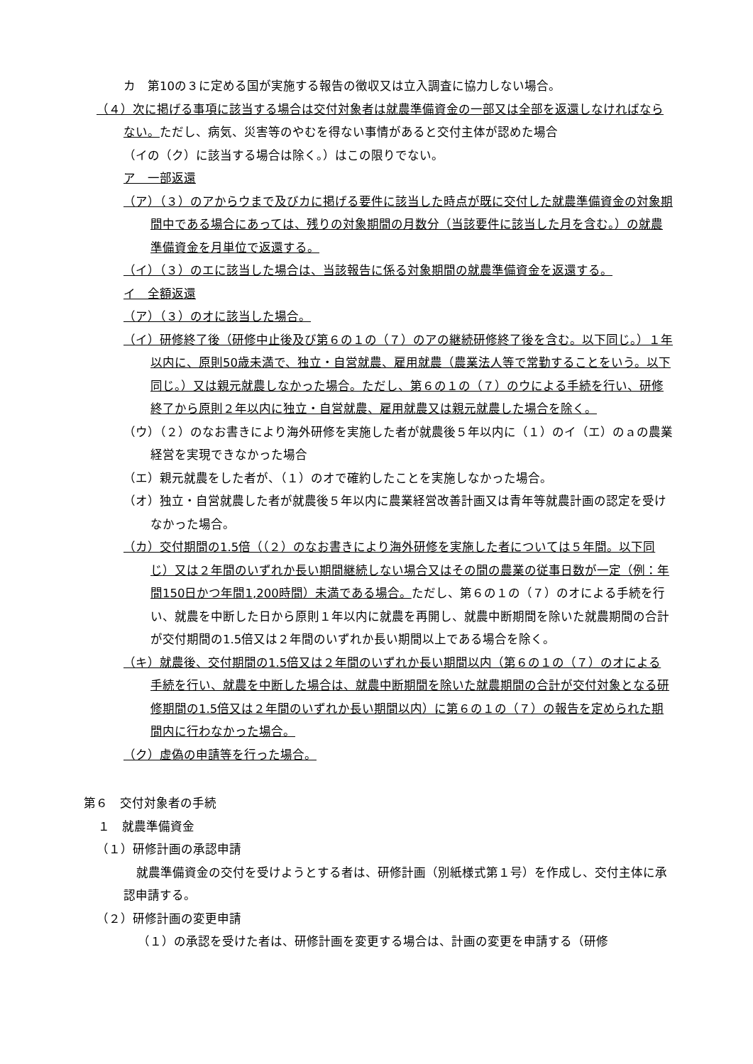カ　第10の３に定める国が実施する報告の徴収又は立入調査に協力しない場合。
（４）次に掲げる事項に該当する場合は交付対象者は就農準備資金の一部又は全部を返還しなければならない。ただし、病気、災害等のやむを得ない事情があると交付主体が認めた場合
（イの（ク）に該当する場合は除く。）はこの限りでない。
ア　一部返還
（ア）（３）のアからウまで及びカに掲げる要件に該当した時点が既に交付した就農準備資金の対象期間中である場合にあっては、残りの対象期間の月数分（当該要件に該当した月を含む。）の就農準備資金を月単位で返還する。
（イ）（３）のエに該当した場合は、当該報告に係る対象期間の就農準備資金を返還する。
イ　全額返還
（ア）（３）のオに該当した場合。
（イ）研修終了後（研修中止後及び第６の１の（７）のアの継続研修終了後を含む。以下同じ。）１年以内に、原則50歳未満で、独立・自営就農、雇用就農（農業法人等で常勤することをいう。以下同じ。）又は親元就農しなかった場合。ただし、第６の１の（７）のウによる手続を行い、研修終了から原則２年以内に独立・自営就農、雇用就農又は親元就農した場合を除く。
（ウ）（２）のなお書きにより海外研修を実施した者が就農後５年以内に（１）のイ（エ）のａの農業経営を実現できなかった場合
（エ）親元就農をした者が、（１）のオで確約したことを実施しなかった場合。
（オ）独立・自営就農した者が就農後５年以内に農業経営改善計画又は青年等就農計画の認定を受けなかった場合。
（カ）交付期間の1.5倍（（２）のなお書きにより海外研修を実施した者については５年間。以下同じ）又は２年間のいずれか長い期間継続しない場合又はその間の農業の従事日数が一定（例：年間150日かつ年間1,200時間）未満である場合。ただし、第６の１の（７）のオによる手続を行い、就農を中断した日から原則１年以内に就農を再開し、就農中断期間を除いた就農期間の合計が交付期間の1.5倍又は２年間のいずれか長い期間以上である場合を除く。
（キ）就農後、交付期間の1.5倍又は２年間のいずれか長い期間以内（第６の１の（７）のオによる手続を行い、就農を中断した場合は、就農中断期間を除いた就農期間の合計が交付対象となる研修期間の1.5倍又は２年間のいずれか長い期間以内）に第６の１の（７）の報告を定められた期間内に行わなかった場合。
（ク）虚偽の申請等を行った場合。
第６　交付対象者の手続
１　就農準備資金
（１）研修計画の承認申請
就農準備資金の交付を受けようとする者は、研修計画（別紙様式第１号）を作成し、交付主体に承認申請する。
（２）研修計画の変更申請
（１）の承認を受けた者は、研修計画を変更する場合は、計画の変更を申請する（研修